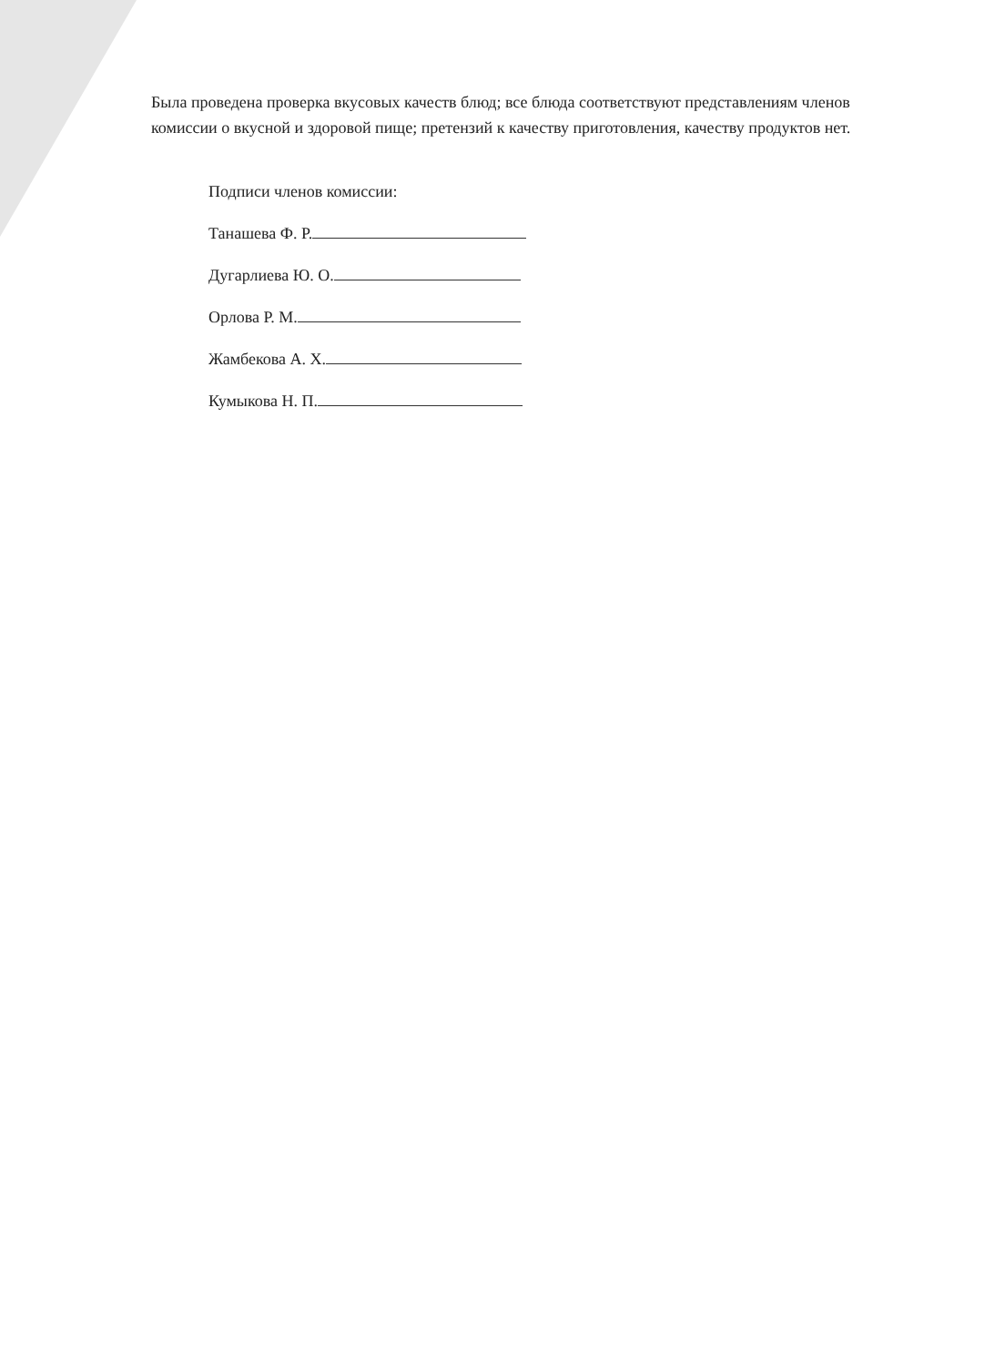Была проведена проверка вкусовых качеств блюд; все блюда соответствуют представлениям членов комиссии о вкусной и здоровой пище; претензий к качеству приготовления, качеству продуктов нет.
Подписи членов комиссии:
Танашева Ф. Р.
Дугарлиева Ю. О.
Орлова Р. М.
Жамбекова А. Х.
Кумыкова Н. П.